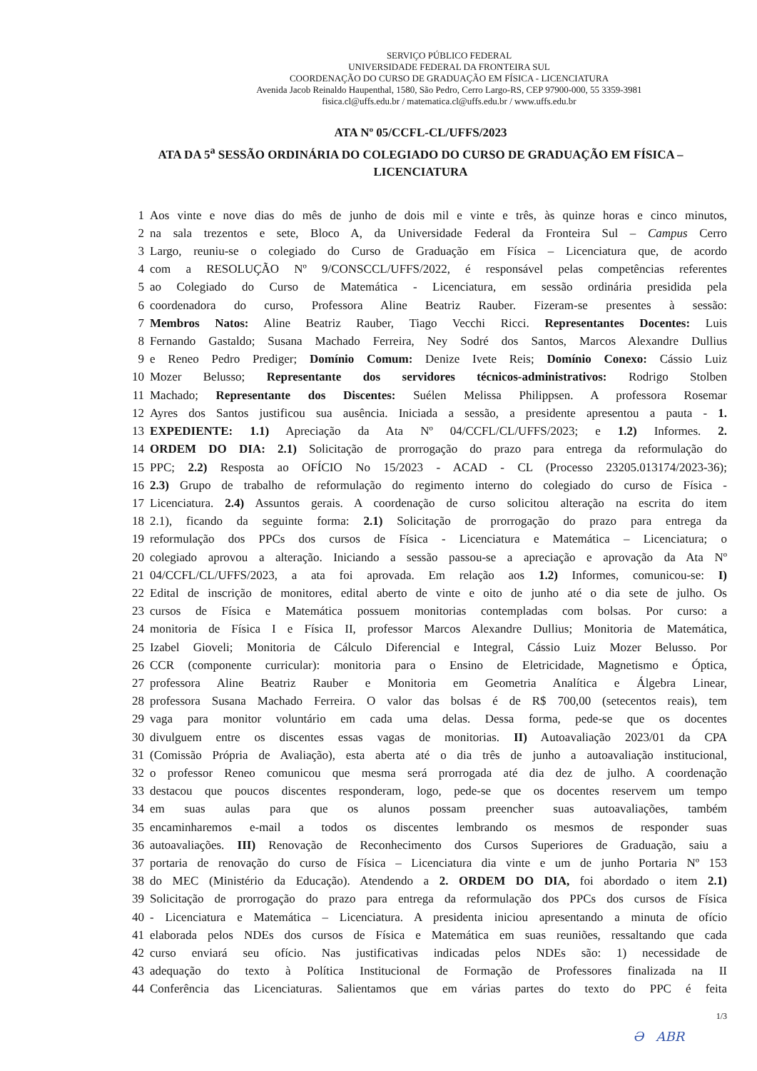SERVIÇO PÚBLICO FEDERAL
UNIVERSIDADE FEDERAL DA FRONTEIRA SUL
COORDENAÇÃO DO CURSO DE GRADUAÇÃO EM FÍSICA - LICENCIATURA
Avenida Jacob Reinaldo Haupenthal, 1580, São Pedro, Cerro Largo-RS, CEP 97900-000, 55 3359-3981
fisica.cl@uffs.edu.br / matematica.cl@uffs.edu.br / www.uffs.edu.br
ATA Nº 05/CCFL-CL/UFFS/2023
ATA DA 5<sup>a</sup> SESSÃO ORDINÁRIA DO COLEGIADO DO CURSO DE GRADUAÇÃO EM FÍSICA – LICENCIATURA
1 Aos vinte e nove dias do mês de junho de dois mil e vinte e três, às quinze horas e cinco minutos,
2 na sala trezentos e sete, Bloco A, da Universidade Federal da Fronteira Sul – Campus Cerro
3 Largo, reuniu-se o colegiado do Curso de Graduação em Física – Licenciatura que, de acordo
4 com a RESOLUÇÃO Nº 9/CONSCCL/UFFS/2022, é responsável pelas competências referentes
5 ao Colegiado do Curso de Matemática - Licenciatura, em sessão ordinária presidida pela
6 coordenadora do curso, Professora Aline Beatriz Rauber. Fizeram-se presentes à sessão:
7 Membros Natos: Aline Beatriz Rauber, Tiago Vecchi Ricci. Representantes Docentes: Luis
8 Fernando Gastaldo; Susana Machado Ferreira, Ney Sodré dos Santos, Marcos Alexandre Dullius
9 e Reneo Pedro Prediger; Domínio Comum: Denize Ivete Reis; Domínio Conexo: Cássio Luiz
10 Mozer Belusso; Representante dos servidores técnicos-administrativos: Rodrigo Stolben
11 Machado; Representante dos Discentes: Suélen Melissa Philippsen. A professora Rosemar
12 Ayres dos Santos justificou sua ausência. Iniciada a sessão, a presidente apresentou a pauta - 1.
13 EXPEDIENTE: 1.1) Apreciação da Ata Nº 04/CCFL/CL/UFFS/2023; e 1.2) Informes. 2.
14 ORDEM DO DIA: 2.1) Solicitação de prorrogação do prazo para entrega da reformulação do
15 PPC; 2.2) Resposta ao OFÍCIO No 15/2023 - ACAD - CL (Processo 23205.013174/2023-36);
16 2.3) Grupo de trabalho de reformulação do regimento interno do colegiado do curso de Física -
17 Licenciatura. 2.4) Assuntos gerais. A coordenação de curso solicitou alteração na escrita do item
18 2.1), ficando da seguinte forma: 2.1) Solicitação de prorrogação do prazo para entrega da
19 reformulação dos PPCs dos cursos de Física - Licenciatura e Matemática – Licenciatura; o
20 colegiado aprovou a alteração. Iniciando a sessão passou-se a apreciação e aprovação da Ata Nº
21 04/CCFL/CL/UFFS/2023, a ata foi aprovada. Em relação aos 1.2) Informes, comunicou-se: I)
22 Edital de inscrição de monitores, edital aberto de vinte e oito de junho até o dia sete de julho. Os
23 cursos de Física e Matemática possuem monitorias contempladas com bolsas. Por curso: a
24 monitoria de Física I e Física II, professor Marcos Alexandre Dullius; Monitoria de Matemática,
25 Izabel Gioveli; Monitoria de Cálculo Diferencial e Integral, Cássio Luiz Mozer Belusso. Por
26 CCR (componente curricular): monitoria para o Ensino de Eletricidade, Magnetismo e Óptica,
27 professora Aline Beatriz Rauber e Monitoria em Geometria Analítica e Álgebra Linear,
28 professora Susana Machado Ferreira. O valor das bolsas é de R$ 700,00 (setecentos reais), tem
29 vaga para monitor voluntário em cada uma delas. Dessa forma, pede-se que os docentes
30 divulguem entre os discentes essas vagas de monitorias. II) Autoavaliação 2023/01 da CPA
31 (Comissão Própria de Avaliação), esta aberta até o dia três de junho a autoavaliação institucional,
32 o professor Reneo comunicou que mesma será prorrogada até dia dez de julho. A coordenação
33 destacou que poucos discentes responderam, logo, pede-se que os docentes reservem um tempo
34 em suas aulas para que os alunos possam preencher suas autoavaliações, também
35 encaminharemos e-mail a todos os discentes lembrando os mesmos de responder suas
36 autoavaliações. III) Renovação de Reconhecimento dos Cursos Superiores de Graduação, saiu a
37 portaria de renovação do curso de Física – Licenciatura dia vinte e um de junho Portaria Nº 153
38 do MEC (Ministério da Educação). Atendendo a 2. ORDEM DO DIA, foi abordado o item 2.1)
39 Solicitação de prorrogação do prazo para entrega da reformulação dos PPCs dos cursos de Física
40 - Licenciatura e Matemática – Licenciatura. A presidenta iniciou apresentando a minuta de ofício
41 elaborada pelos NDEs dos cursos de Física e Matemática em suas reuniões, ressaltando que cada
42 curso enviará seu ofício. Nas justificativas indicadas pelos NDEs são: 1) necessidade de
43 adequação do texto à Política Institucional de Formação de Professores finalizada na II
44 Conferência das Licenciaturas. Salientamos que em várias partes do texto do PPC é feita
1/3
Ә ABR